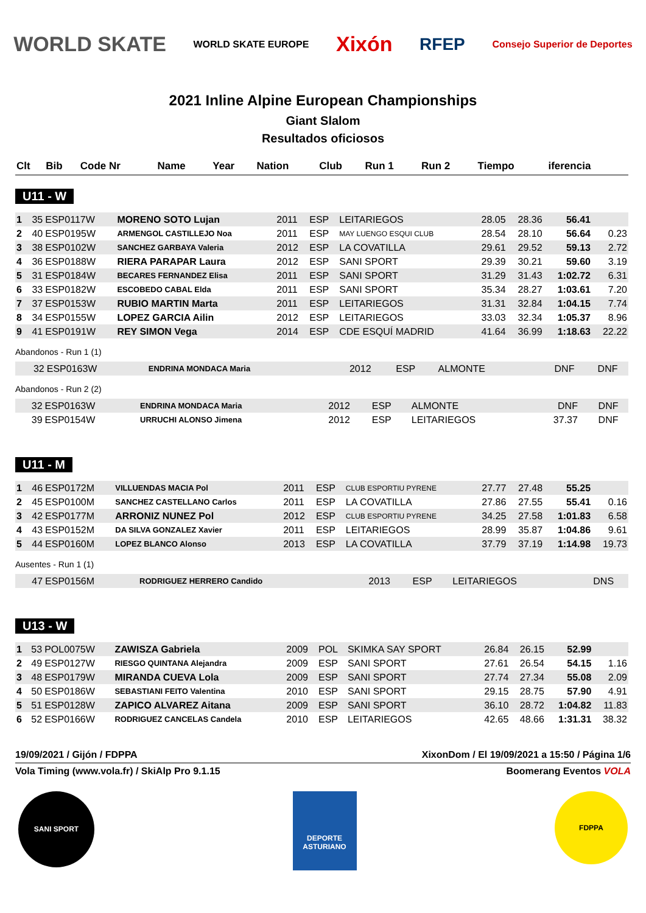WORLD SKATE WORLD SKATE EUROPE Xixón RFEP Consejo Superior de Deportes
2021 Inline Alpine European Championships
Giant Slalom
Resultados oficiosos
| Clt | Bib | Code Nr | Name | Year | Nation | Club | Run 1 | Run 2 | Tiempo | iferencia |
| --- | --- | --- | --- | --- | --- | --- | --- | --- | --- | --- |
U11 - W
| 1 | 35 | ESP0117W | MORENO SOTO Lujan | 2011 | ESP | LEITARIEGOS | 28.05 | 28.36 | 56.41 | |
| 2 | 40 | ESP0195W | ARMENGOL CASTILLEJO Noa | 2011 | ESP | MAY LUENGO ESQUI CLUB | 28.54 | 28.10 | 56.64 | 0.23 |
| 3 | 38 | ESP0102W | SANCHEZ GARBAYA Valeria | 2012 | ESP | LA COVATILLA | 29.61 | 29.52 | 59.13 | 2.72 |
| 4 | 36 | ESP0188W | RIERA PARAPAR Laura | 2012 | ESP | SANI SPORT | 29.39 | 30.21 | 59.60 | 3.19 |
| 5 | 31 | ESP0184W | BECARES FERNANDEZ Elisa | 2011 | ESP | SANI SPORT | 31.29 | 31.43 | 1:02.72 | 6.31 |
| 6 | 33 | ESP0182W | ESCOBEDO CABAL Elda | 2011 | ESP | SANI SPORT | 35.34 | 28.27 | 1:03.61 | 7.20 |
| 7 | 37 | ESP0153W | RUBIO MARTIN Marta | 2011 | ESP | LEITARIEGOS | 31.31 | 32.84 | 1:04.15 | 7.74 |
| 8 | 34 | ESP0155W | LOPEZ GARCIA Ailin | 2012 | ESP | LEITARIEGOS | 33.03 | 32.34 | 1:05.37 | 8.96 |
| 9 | 41 | ESP0191W | REY SIMON Vega | 2014 | ESP | CDE ESQUÍ MADRID | 41.64 | 36.99 | 1:18.63 | 22.22 |
Abandonos - Run 1 (1)
| | 32 | ESP0163W | ENDRINA MONDACA Maria | 2012 | ESP | ALMONTE | DNF | DNF | | |
Abandonos - Run 2 (2)
| | 32 | ESP0163W | ENDRINA MONDACA Maria | 2012 | ESP | ALMONTE | DNF | DNF | | |
| | 39 | ESP0154W | URRUCHI ALONSO Jimena | 2012 | ESP | LEITARIEGOS | 37.37 | DNF | | |
U11 - M
| 1 | 46 | ESP0172M | VILLUENDAS MACIA Pol | 2011 | ESP | CLUB ESPORTIU PYRENE | 27.77 | 27.48 | 55.25 | |
| 2 | 45 | ESP0100M | SANCHEZ CASTELLANO Carlos | 2011 | ESP | LA COVATILLA | 27.86 | 27.55 | 55.41 | 0.16 |
| 3 | 42 | ESP0177M | ARRONIZ NUNEZ Pol | 2012 | ESP | CLUB ESPORTIU PYRENE | 34.25 | 27.58 | 1:01.83 | 6.58 |
| 4 | 43 | ESP0152M | DA SILVA GONZALEZ Xavier | 2011 | ESP | LEITARIEGOS | 28.99 | 35.87 | 1:04.86 | 9.61 |
| 5 | 44 | ESP0160M | LOPEZ BLANCO Alonso | 2013 | ESP | LA COVATILLA | 37.79 | 37.19 | 1:14.98 | 19.73 |
Ausentes - Run 1 (1)
| | 47 | ESP0156M | RODRIGUEZ HERRERO Candido | 2013 | ESP | LEITARIEGOS | DNS | | | |
U13 - W
| 1 | 53 | POL0075W | ZAWISZA Gabriela | 2009 | POL | SKIMKA SAY SPORT | 26.84 | 26.15 | 52.99 | |
| 2 | 49 | ESP0127W | RIESGO QUINTANA Alejandra | 2009 | ESP | SANI SPORT | 27.61 | 26.54 | 54.15 | 1.16 |
| 3 | 48 | ESP0179W | MIRANDA CUEVA Lola | 2009 | ESP | SANI SPORT | 27.74 | 27.34 | 55.08 | 2.09 |
| 4 | 50 | ESP0186W | SEBASTIANI FEITO Valentina | 2010 | ESP | SANI SPORT | 29.15 | 28.75 | 57.90 | 4.91 |
| 5 | 51 | ESP0128W | ZAPICO ALVAREZ Aitana | 2009 | ESP | SANI SPORT | 36.10 | 28.72 | 1:04.82 | 11.83 |
| 6 | 52 | ESP0166W | RODRIGUEZ CANCELAS Candela | 2010 | ESP | LEITARIEGOS | 42.65 | 48.66 | 1:31.31 | 38.32 |
19/09/2021 / Gijón / FDPPA XixonDom / El 19/09/2021 a 15:50 / Página 1/6
Vola Timing (www.vola.fr) / SkiAlp Pro 9.1.15 Boomerang Eventos VOLA
SANI SPORT
DEPORTE ASTURIANO
FDPPA